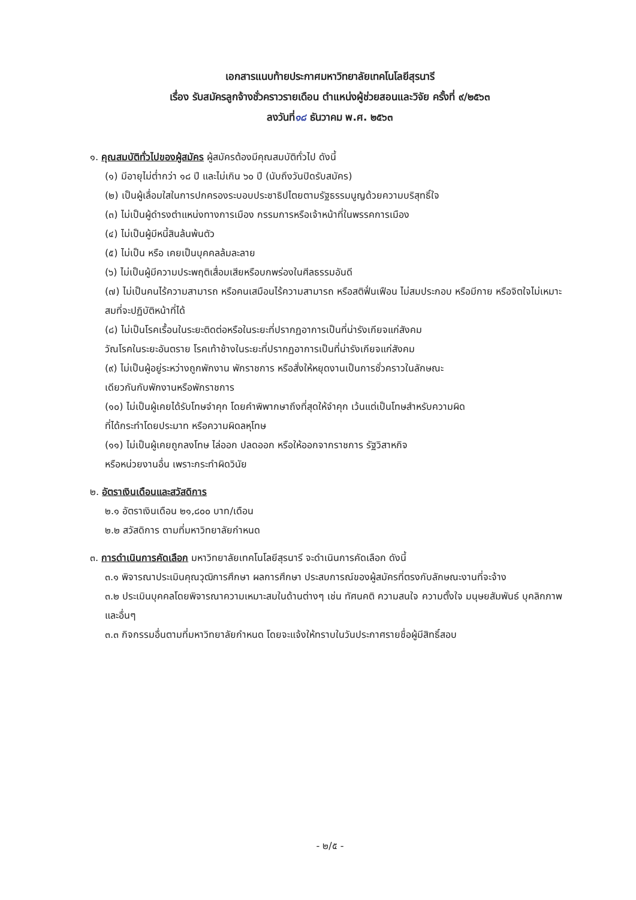เอกสารแนบท้ายประกาศมหาวิทยาลัยเทคโนโลยีสุรนารี
เรื่อง รับสมัครลูกจ้างชั่วคราวรายเดือน ตำแหน่งผู้ช่วยสอนและวิจัย ครั้งที่ ๙/๒๕๖๓
ลงวันที่๑๘ ธันวาคม พ.ศ. ๒๕๖๓
๑. คุณสมบัติทั่วไปของผู้สมัคร ผู้สมัครต้องมีคุณสมบัติทั่วไป ดังนี้
(๑) มีอายุไม่ต่ำกว่า ๑๘ ปี และไม่เกิน ๖๐ ปี (นับถึงวันปิดรับสมัคร)
(๒) เป็นผู้เลื่อมใสในการปกครองระบอบประชาธิปไตยตามรัฐธรรมนูญด้วยความบริสุทธิ์ใจ
(๓) ไม่เป็นผู้ดำรงตำแหน่งทางการเมือง กรรมการหรือเจ้าหน้าที่ในพรรคการเมือง
(๔) ไม่เป็นผู้มีหนี้สินล้นพ้นตัว
(๕) ไม่เป็น หรือ เคยเป็นบุคคลล้มละลาย
(๖) ไม่เป็นผู้มีความประพฤติเสื่อมเสียหรือบกพร่องในศีลธรรมอันดี
(๗) ไม่เป็นคนไร้ความสามารถ หรือคนเสมือนไร้ความสามารถ หรือสติฟั่นเฟือน ไม่สมประกอบ หรือมีกาย หรือจิตใจไม่เหมาะสมที่จะปฏิบัติหน้าที่ได้
(๘) ไม่เป็นโรคเรื้อนในระยะติดต่อหรือในระยะที่ปรากฏอาการเป็นที่น่ารังเกียจแก่สังคม
วัณโรคในระยะอันตราย โรคเท้าช้างในระยะที่ปรากฏอาการเป็นที่น่ารังเกียจแก่สังคม
(๙) ไม่เป็นผู้อยู่ระหว่างถูกพักงาน พักราชการ หรือสั่งให้หยุดงานเป็นการชั่วคราวในลักษณะ
เดียวกันกับพักงานหรือพักราชการ
(๑๐) ไม่เป็นผู้เคยได้รับโทษจำคุก โดยคำพิพากษาถึงที่สุดให้จำคุก เว้นแต่เป็นโทษสำหรับความผิด
ที่ได้กระทำโดยประมาท หรือความผิดลหุโทษ
(๑๑) ไม่เป็นผู้เคยถูกลงโทษ ไล่ออก ปลดออก หรือให้ออกจากราชการ รัฐวิสาหกิจ
หรือหน่วยงานอื่น เพราะกระทำผิดวินัย
๒. อัตราเงินเดือนและสวัสดิการ
๒.๑ อัตราเงินเดือน ๒๑,๘๐๐ บาท/เดือน
๒.๒ สวัสดิการ ตามที่มหาวิทยาลัยกำหนด
๓. การดำเนินการคัดเลือก มหาวิทยาลัยเทคโนโลยีสุรนารี จะดำเนินการคัดเลือก ดังนี้
๓.๑ พิจารณาประเมินคุณวุฒิการศึกษา ผลการศึกษา ประสบการณ์ของผู้สมัครที่ตรงกับลักษณะงานที่จะจ้าง
๓.๒ ประเมินบุคคลโดยพิจารณาความเหมาะสมในด้านต่างๆ เช่น ทัศนคติ ความสนใจ ความตั้งใจ มนุษยสัมพันธ์ บุคลิกภาพ และอื่นๆ
๓.๓ กิจกรรมอื่นตามที่มหาวิทยาลัยกำหนด โดยจะแจ้งให้ทราบในวันประกาศรายชื่อผู้มีสิทธิ์สอบ
- ๒/๕ -